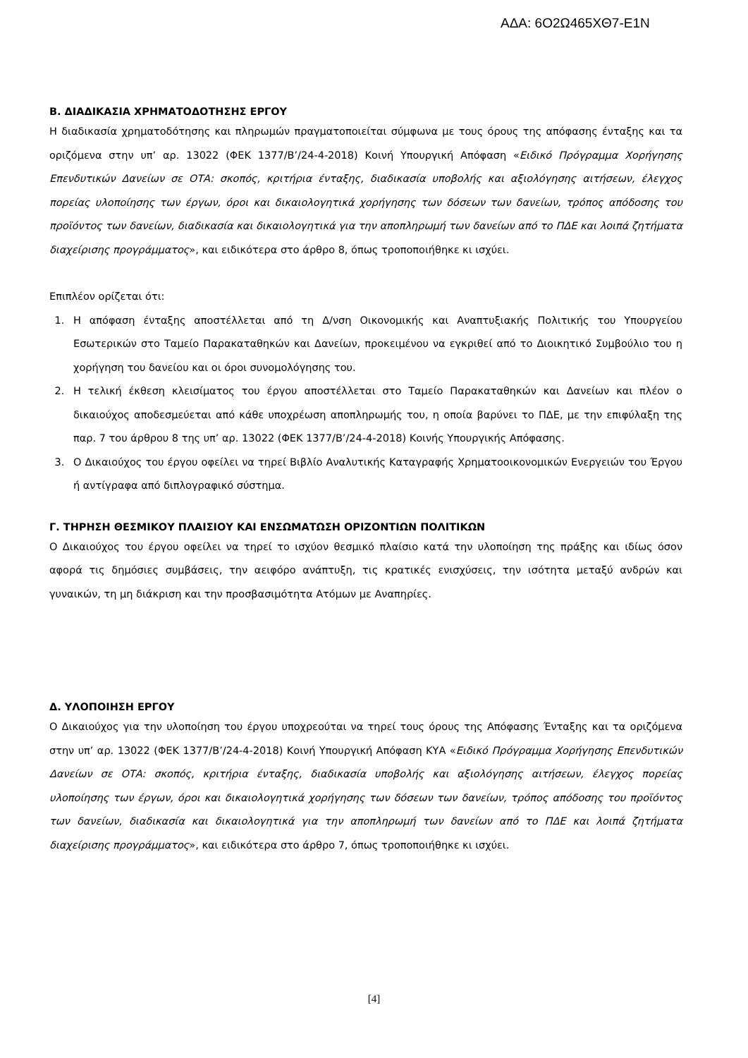ΑΔΑ: 6Ο2Ω465ΧΘ7-Ε1Ν
Β. ΔΙΑΔΙΚΑΣΙΑ ΧΡΗΜΑΤΟΔΟΤΗΣΗΣ ΕΡΓΟΥ
Η διαδικασία χρηματοδότησης και πληρωμών πραγματοποιείται σύμφωνα με τους όρους της απόφασης ένταξης και τα οριζόμενα στην υπ’ αρ. 13022 (ΦΕΚ 1377/Β’/24-4-2018) Κοινή Υπουργική Απόφαση «Ειδικό Πρόγραμμα Χορήγησης Επενδυτικών Δανείων σε ΟΤΑ: σκοπός, κριτήρια ένταξης, διαδικασία υποβολής και αξιολόγησης αιτήσεων, έλεγχος πορείας υλοποίησης των έργων, όροι και δικαιολογητικά χορήγησης των δόσεων των δανείων, τρόπος απόδοσης του προϊόντος των δανείων, διαδικασία και δικαιολογητικά για την αποπληρωμή των δανείων από το ΠΔΕ και λοιπά ζητήματα διαχείρισης προγράμματος», και ειδικότερα στο άρθρο 8, όπως τροποποιήθηκε κι ισχύει.
Επιπλέον ορίζεται ότι:
1. Η απόφαση ένταξης αποστέλλεται από τη Δ/νση Οικονομικής και Αναπτυξιακής Πολιτικής του Υπουργείου Εσωτερικών στο Ταμείο Παρακαταθηκών και Δανείων, προκειμένου να εγκριθεί από το Διοικητικό Συμβούλιο του η χορήγηση του δανείου και οι όροι συνομολόγησης του.
2. Η τελική έκθεση κλεισίματος του έργου αποστέλλεται στο Ταμείο Παρακαταθηκών και Δανείων και πλέον ο δικαιούχος αποδεσμεύεται από κάθε υποχρέωση αποπληρωμής του, η οποία βαρύνει το ΠΔΕ, με την επιφύλαξη της παρ. 7 του άρθρου 8 της υπ’ αρ. 13022 (ΦΕΚ 1377/Β’/24-4-2018) Κοινής Υπουργικής Απόφασης.
3. Ο Δικαιούχος του έργου οφείλει να τηρεί Βιβλίο Αναλυτικής Καταγραφής Χρηματοοικονομικών Ενεργειών του Έργου ή αντίγραφα από διπλογραφικό σύστημα.
Γ. ΤΗΡΗΣΗ ΘΕΣΜΙΚΟΥ ΠΛΑΙΣΙΟΥ ΚΑΙ ΕΝΣΩΜΑΤΩΣΗ ΟΡΙΖΟΝΤΙΩΝ ΠΟΛΙΤΙΚΩΝ
Ο Δικαιούχος του έργου οφείλει να τηρεί το ισχύον θεσμικό πλαίσιο κατά την υλοποίηση της πράξης και ιδίως όσον αφορά τις δημόσιες συμβάσεις, την αειφόρο ανάπτυξη, τις κρατικές ενισχύσεις, την ισότητα μεταξύ ανδρών και γυναικών, τη μη διάκριση και την προσβασιμότητα Ατόμων με Αναπηρίες.
Δ. ΥΛΟΠΟΙΗΣΗ ΕΡΓΟΥ
Ο Δικαιούχος για την υλοποίηση του έργου υποχρεούται να τηρεί τους όρους της Απόφασης Ένταξης και τα οριζόμενα στην υπ’ αρ. 13022 (ΦΕΚ 1377/Β’/24-4-2018) Κοινή Υπουργική Απόφαση ΚΥΑ «Ειδικό Πρόγραμμα Χορήγησης Επενδυτικών Δανείων σε ΟΤΑ: σκοπός, κριτήρια ένταξης, διαδικασία υποβολής και αξιολόγησης αιτήσεων, έλεγχος πορείας υλοποίησης των έργων, όροι και δικαιολογητικά χορήγησης των δόσεων των δανείων, τρόπος απόδοσης του προϊόντος των δανείων, διαδικασία και δικαιολογητικά για την αποπληρωμή των δανείων από το ΠΔΕ και λοιπά ζητήματα διαχείρισης προγράμματος», και ειδικότερα στο άρθρο 7, όπως τροποποιήθηκε κι ισχύει.
[4]